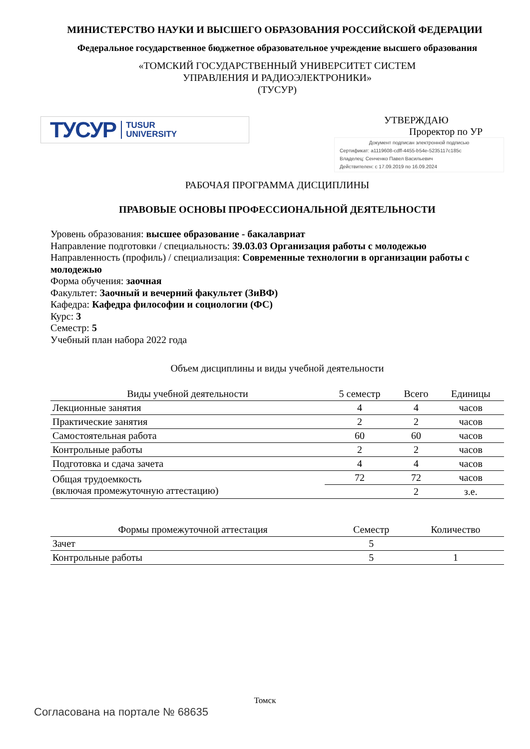МИНИСТЕРСТВО НАУКИ И ВЫСШЕГО ОБРАЗОВАНИЯ РОССИЙСКОЙ ФЕДЕРАЦИИ
Федеральное государственное бюджетное образовательное учреждение высшего образования
«ТОМСКИЙ ГОСУДАРСТВЕННЫЙ УНИВЕРСИТЕТ СИСТЕМ
УПРАВЛЕНИЯ И РАДИОЭЛЕКТРОНИКИ»
(ТУСУР)
ТУСУР TUSUR
UNIVERSITY
УТВЕРЖДАЮ
Проректор по УР
Документ подписан электронной подписью
Сертификат: a1119608-cdff-4455-b54e-5235117c185c
Владелец: Сенченко Павел Васильевич
Действителен: с 17.09.2019 по 16.09.2024
РАБОЧАЯ ПРОГРАММА ДИСЦИПЛИНЫ
ПРАВОВЫЕ ОСНОВЫ ПРОФЕССИОНАЛЬНОЙ ДЕЯТЕЛЬНОСТИ
Уровень образования: высшее образование - бакалавриат
Направление подготовки / специальность: 39.03.03 Организация работы с молодежью
Направленность (профиль) / специализация: Современные технологии в организации работы с молодежью
Форма обучения: заочная
Факультет: Заочный и вечерний факультет (ЗиВФ)
Кафедра: Кафедра философии и социологии (ФС)
Курс: 3
Семестр: 5
Учебный план набора 2022 года
Объем дисциплины и виды учебной деятельности
| Виды учебной деятельности | 5 семестр | Всего | Единицы |
| --- | --- | --- | --- |
| Лекционные занятия | 4 | 4 | часов |
| Практические занятия | 2 | 2 | часов |
| Самостоятельная работа | 60 | 60 | часов |
| Контрольные работы | 2 | 2 | часов |
| Подготовка и сдача зачета | 4 | 4 | часов |
| Общая трудоемкость (включая промежуточную аттестацию) | 72 | 72 | часов |
| | | 2 | з.е. |
| Формы промежуточной аттестация | Семестр | Количество |
| --- | --- | --- |
| Зачет | 5 | |
| Контрольные работы | 5 | 1 |
Томск
Согласована на портале № 68635